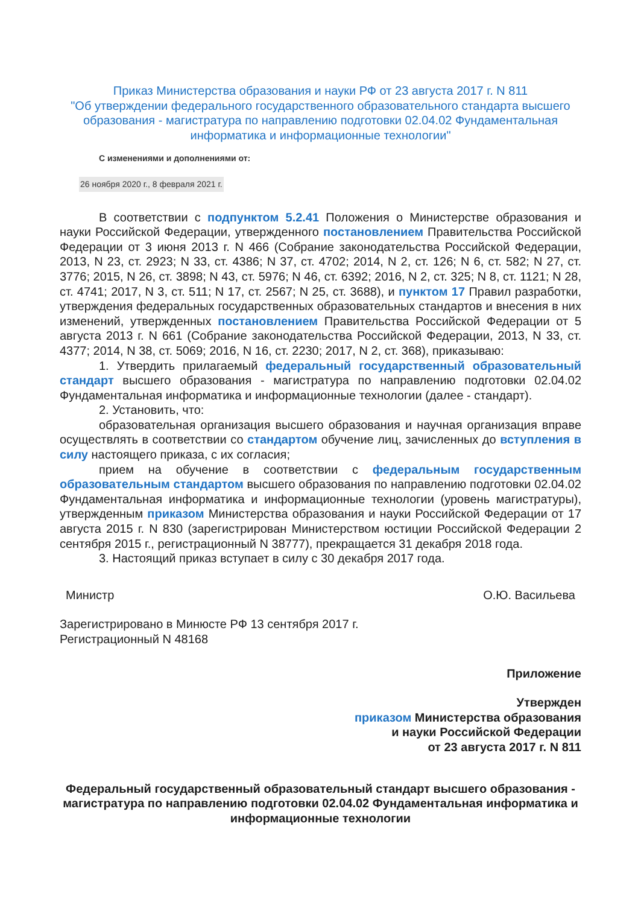Приказ Министерства образования и науки РФ от 23 августа 2017 г. N 811
"Об утверждении федерального государственного образовательного стандарта высшего образования - магистратура по направлению подготовки 02.04.02 Фундаментальная информатика и информационные технологии"
С изменениями и дополнениями от:
26 ноября 2020 г., 8 февраля 2021 г.
В соответствии с подпунктом 5.2.41 Положения о Министерстве образования и науки Российской Федерации, утвержденного постановлением Правительства Российской Федерации от 3 июня 2013 г. N 466 (Собрание законодательства Российской Федерации, 2013, N 23, ст. 2923; N 33, ст. 4386; N 37, ст. 4702; 2014, N 2, ст. 126; N 6, ст. 582; N 27, ст. 3776; 2015, N 26, ст. 3898; N 43, ст. 5976; N 46, ст. 6392; 2016, N 2, ст. 325; N 8, ст. 1121; N 28, ст. 4741; 2017, N 3, ст. 511; N 17, ст. 2567; N 25, ст. 3688), и пунктом 17 Правил разработки, утверждения федеральных государственных образовательных стандартов и внесения в них изменений, утвержденных постановлением Правительства Российской Федерации от 5 августа 2013 г. N 661 (Собрание законодательства Российской Федерации, 2013, N 33, ст. 4377; 2014, N 38, ст. 5069; 2016, N 16, ст. 2230; 2017, N 2, ст. 368), приказываю:
1. Утвердить прилагаемый федеральный государственный образовательный стандарт высшего образования - магистратура по направлению подготовки 02.04.02 Фундаментальная информатика и информационные технологии (далее - стандарт).
2. Установить, что:
образовательная организация высшего образования и научная организация вправе осуществлять в соответствии со стандартом обучение лиц, зачисленных до вступления в силу настоящего приказа, с их согласия;
прием на обучение в соответствии с федеральным государственным образовательным стандартом высшего образования по направлению подготовки 02.04.02 Фундаментальная информатика и информационные технологии (уровень магистратуры), утвержденным приказом Министерства образования и науки Российской Федерации от 17 августа 2015 г. N 830 (зарегистрирован Министерством юстиции Российской Федерации 2 сентября 2015 г., регистрационный N 38777), прекращается 31 декабря 2018 года.
3. Настоящий приказ вступает в силу с 30 декабря 2017 года.
Министр О.Ю. Васильева
Зарегистрировано в Минюсте РФ 13 сентября 2017 г.
Регистрационный N 48168
Приложение
Утвержден
приказом Министерства образования
и науки Российской Федерации
от 23 августа 2017 г. N 811
Федеральный государственный образовательный стандарт высшего образования - магистратура по направлению подготовки 02.04.02 Фундаментальная информатика и информационные технологии